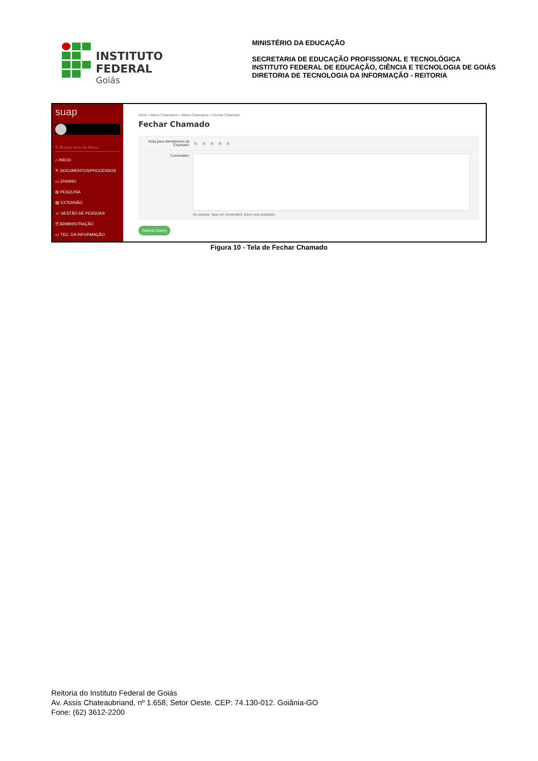INSTITUTO FEDERAL
Goiás
MINISTÉRIO DA EDUCAÇÃO
SECRETARIA DE EDUCAÇÃO PROFISSIONAL E TECNOLÓGICA
INSTITUTO FEDERAL DE EDUCAÇÃO, CIÊNCIA E TECNOLOGIA DE GOIÁS
DIRETORIA DE TECNOLOGIA DA INFORMAÇÃO - REITORIA
suap
⚲ Buscar Item de Menu
⌂ INÍCIO
✎ DOCUMENTOS/PROCESSOS
▭ ENSINO
◍ PESQUISA
▥ EXTENSÃO
☺ GESTÃO DE PESSOAS
☰ ADMINISTRAÇÃO
▭ TEC. DA INFORMAÇÃO
Início » Meus Chamados » Meus Chamados » Fechar Chamado
Fechar Chamado
Nota para Atendimento do Chamado:
★★★★★
Comentário:
Se desejar, faça um comentário sobre sua avaliação.
Submit Query
Figura 10 - Tela de Fechar Chamado
Reitoria do Instituto Federal de Goiás
Av. Assis Chateaubriand, nº 1.658, Setor Oeste. CEP: 74.130-012. Goiânia-GO
Fone: (62) 3612-2200